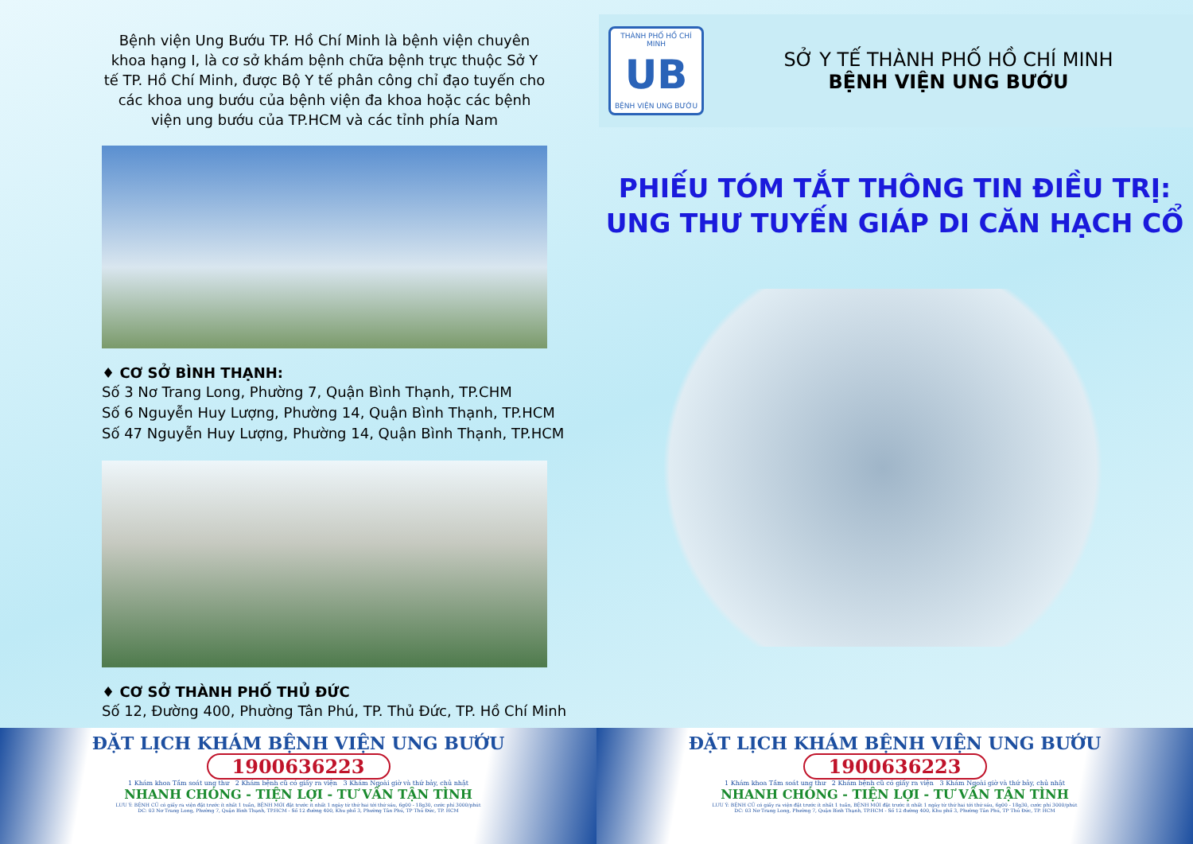Bệnh viện Ung Bướu TP. Hồ Chí Minh là bệnh viện chuyên khoa hạng I, là cơ sở khám bệnh chữa bệnh trực thuộc Sở Y tế TP. Hồ Chí Minh, được Bộ Y tế phân công chỉ đạo tuyến cho các khoa ung bướu của bệnh viện đa khoa hoặc các bệnh viện ung bướu của TP.HCM và các tỉnh phía Nam
♦ CƠ SỞ BÌNH THẠNH:
Số 3 Nơ Trang Long, Phường 7, Quận Bình Thạnh, TP.CHM
Số 6 Nguyễn Huy Lượng, Phường 14, Quận Bình Thạnh, TP.HCM
Số 47 Nguyễn Huy Lượng, Phường 14, Quận Bình Thạnh, TP.HCM
♦ CƠ SỞ THÀNH PHỐ THỦ ĐỨC
Số 12, Đường 400, Phường Tân Phú, TP. Thủ Đức, TP. Hồ Chí Minh
THÀNH PHỐ HỒ CHÍ MINH
UB
BỆNH VIỆN UNG BƯỚU
SỞ Y TẾ THÀNH PHỐ HỒ CHÍ MINH
BỆNH VIỆN UNG BƯỚU
PHIẾU TÓM TẮT THÔNG TIN ĐIỀU TRỊ:
UNG THƯ TUYẾN GIÁP DI CĂN HẠCH CỔ
ĐẶT LỊCH KHÁM BỆNH VIỆN UNG BƯỚU
1900636223
1 Khám khoa Tầm soát ung thư 2 Khám bệnh cũ có giấy ra viện 3 Khám Ngoài giờ và thứ bảy, chủ nhật
NHANH CHÓNG - TIỆN LỢI - TƯ VẤN TẬN TÌNH
LƯU Ý: BỆNH CŨ có giấy ra viện đặt trước ít nhất 1 tuần, BỆNH MỚI đặt trước ít nhất 1 ngày từ thứ hai tới thứ sáu, 6g00 - 18g30, cước phí 3000/phút
DC: 03 Nơ Trang Long, Phường 7, Quận Bình Thạnh, TP.HCM - Số 12 đường 400, Khu phố 3, Phường Tân Phú, TP Thủ Đức, TP. HCM
ĐẶT LỊCH KHÁM BỆNH VIỆN UNG BƯỚU
1900636223
1 Khám khoa Tầm soát ung thư 2 Khám bệnh cũ có giấy ra viện 3 Khám Ngoài giờ và thứ bảy, chủ nhật
NHANH CHÓNG - TIỆN LỢI - TƯ VẤN TẬN TÌNH
LƯU Ý: BỆNH CŨ có giấy ra viện đặt trước ít nhất 1 tuần, BỆNH MỚI đặt trước ít nhất 1 ngày từ thứ hai tới thứ sáu, 6g00 - 18g30, cước phí 3000/phút
DC: 03 Nơ Trang Long, Phường 7, Quận Bình Thạnh, TP.HCM - Số 12 đường 400, Khu phố 3, Phường Tân Phú, TP Thủ Đức, TP. HCM